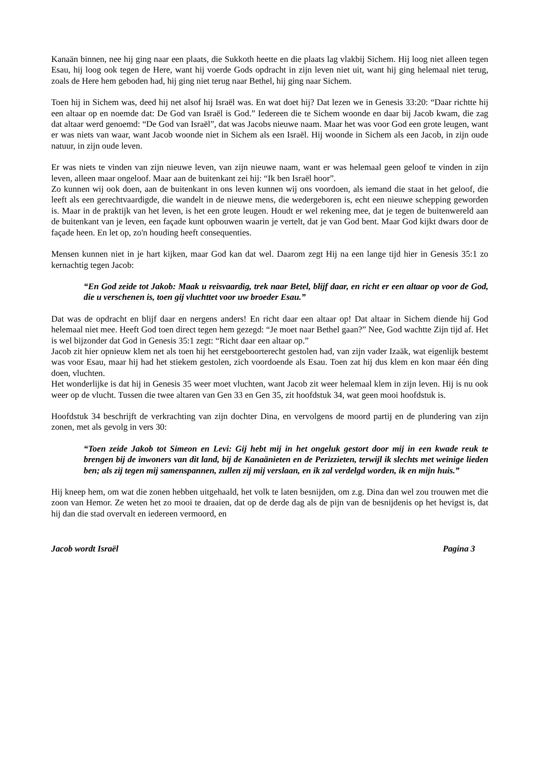Kanaän binnen, nee hij ging naar een plaats, die Sukkoth heette en die plaats lag vlakbij Sichem. Hij loog niet alleen tegen Esau, hij loog ook tegen de Here, want hij voerde Gods opdracht in zijn leven niet uit, want hij ging helemaal niet terug, zoals de Here hem geboden had, hij ging niet terug naar Bethel, hij ging naar Sichem.
Toen hij in Sichem was, deed hij net alsof hij Israël was. En wat doet hij? Dat lezen we in Genesis 33:20: “Daar richtte hij een altaar op en noemde dat: De God van Israël is God.” Iedereen die te Sichem woonde en daar bij Jacob kwam, die zag dat altaar werd genoemd: “De God van Israël”, dat was Jacobs nieuwe naam. Maar het was voor God een grote leugen, want er was niets van waar, want Jacob woonde niet in Sichem als een Israël. Hij woonde in Sichem als een Jacob, in zijn oude natuur, in zijn oude leven.
Er was niets te vinden van zijn nieuwe leven, van zijn nieuwe naam, want er was helemaal geen geloof te vinden in zijn leven, alleen maar ongeloof. Maar aan de buitenkant zei hij: “Ik ben Israël hoor”.
Zo kunnen wij ook doen, aan de buitenkant in ons leven kunnen wij ons voordoen, als iemand die staat in het geloof, die leeft als een gerechtvaardigde, die wandelt in de nieuwe mens, die wedergeboren is, echt een nieuwe schepping geworden is. Maar in de praktijk van het leven, is het een grote leugen. Houdt er wel rekening mee, dat je tegen de buitenwereld aan de buitenkant van je leven, een façade kunt opbouwen waarin je vertelt, dat je van God bent. Maar God kijkt dwars door de façade heen. En let op, zo'n houding heeft consequenties.
Mensen kunnen niet in je hart kijken, maar God kan dat wel. Daarom zegt Hij na een lange tijd hier in Genesis 35:1 zo kernachtig tegen Jacob:
“En God zeide tot Jakob: Maak u reisvaardig, trek naar Betel, blijf daar, en richt er een altaar op voor de God, die u verschenen is, toen gij vluchttet voor uw broeder Esau.”
Dat was de opdracht en blijf daar en nergens anders! En richt daar een altaar op! Dat altaar in Sichem diende hij God helemaal niet mee. Heeft God toen direct tegen hem gezegd: “Je moet naar Bethel gaan?” Nee, God wachtte Zijn tijd af. Het is wel bijzonder dat God in Genesis 35:1 zegt: “Richt daar een altaar op.”
Jacob zit hier opnieuw klem net als toen hij het eerstgeboorterecht gestolen had, van zijn vader Izaäk, wat eigenlijk bestemt was voor Esau, maar hij had het stiekem gestolen, zich voordoende als Esau. Toen zat hij dus klem en kon maar één ding doen, vluchten.
Het wonderlijke is dat hij in Genesis 35 weer moet vluchten, want Jacob zit weer helemaal klem in zijn leven. Hij is nu ook weer op de vlucht. Tussen die twee altaren van Gen 33 en Gen 35, zit hoofdstuk 34, wat geen mooi hoofdstuk is.
Hoofdstuk 34 beschrijft de verkrachting van zijn dochter Dina, en vervolgens de moord partij en de plundering van zijn zonen, met als gevolg in vers 30:
“Toen zeide Jakob tot Simeon en Levi: Gij hebt mij in het ongeluk gestort door mij in een kwade reuk te brengen bij de inwoners van dit land, bij de Kanaänieten en de Perizzieten, terwijl ik slechts met weinige lieden ben; als zij tegen mij samenspannen, zullen zij mij verslaan, en ik zal verdelgd worden, ik en mijn huis.”
Hij kneep hem, om wat die zonen hebben uitgehaald, het volk te laten besnijden, om z.g. Dina dan wel zou trouwen met die zoon van Hemor. Ze weten het zo mooi te draaien, dat op de derde dag als de pijn van de besnijdenis op het hevigst is, dat hij dan die stad overvalt en iedereen vermoord, en
Jacob wordt Israël Pagina 3